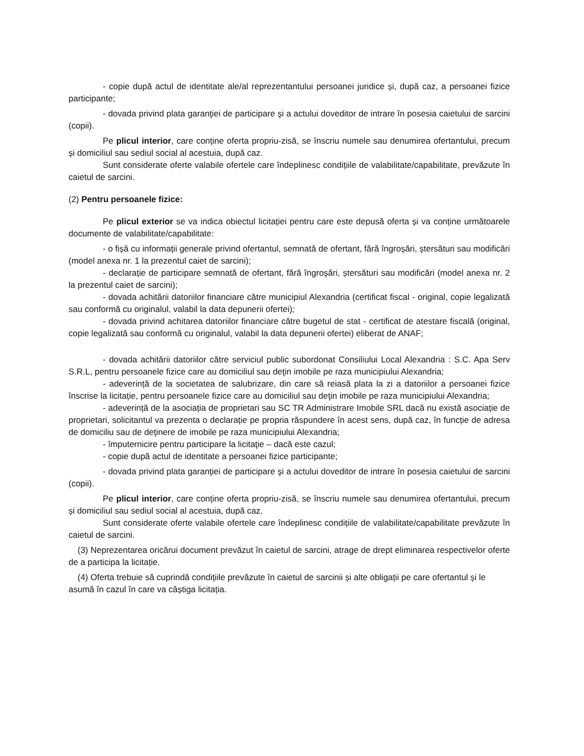- copie după actul de identitate ale/al reprezentantului persoanei juridice și, după caz, a persoanei fizice participante;
- dovada privind plata garanţiei de participare şi a actului doveditor de intrare în posesia caietului de sarcini (copii).
Pe plicul interior, care conține oferta propriu-zisă, se înscriu numele sau denumirea ofertantului, precum și domiciliul sau sediul social al acestuia, după caz.
Sunt considerate oferte valabile ofertele care îndeplinesc condițiile de valabilitate/capabilitate, prevăzute în caietul de sarcini.
(2) Pentru persoanele fizice:
Pe plicul exterior se va indica obiectul licitației pentru care este depusă oferta și va conține următoarele documente de valabilitate/capabilitate:
- o fișă cu informații generale privind ofertantul, semnată de ofertant, fără îngroșări, ștersături sau modificări (model anexa nr. 1 la prezentul caiet de sarcini);
- declarație de participare semnată de ofertant, fără îngroșări, ștersături sau modificări (model anexa nr. 2 la prezentul caiet de sarcini);
- dovada achitării datoriilor financiare către municipiul Alexandria (certificat fiscal - original, copie legalizată sau conformă cu originalul, valabil la data depunerii ofertei);
- dovada privind achitarea datoriilor financiare către bugetul de stat - certificat de atestare fiscală (original, copie legalizată sau conformă cu originalul, valabil la data depunerii ofertei) eliberat de ANAF;
- dovada achitării datoriilor către serviciul public subordonat Consiliului Local Alexandria : S.C. Apa Serv S.R.L, pentru persoanele fizice care au domiciliul sau deţin imobile pe raza municipiului Alexandria;
- adeverință de la societatea de salubrizare, din care să reiasă plata la zi a datoriilor a persoanei fizice înscrise la licitație, pentru persoanele fizice care au domiciliul sau deţin imobile pe raza municipiului Alexandria;
- adeverință de la asociația de proprietari sau SC TR Administrare Imobile SRL dacă nu există asociație de proprietari, solicitantul va prezenta o declarație pe propria răspundere în acest sens, după caz, în funcție de adresa de domiciliu sau de deţinere de imobile pe raza municipiului Alexandria;
- împuternicire pentru participare la licitaţie – dacă este cazul;
- copie după actul de identitate a persoanei fizice participante;
- dovada privind plata garanţiei de participare şi a actului doveditor de intrare în posesia caietului de sarcini (copii).
Pe plicul interior, care conține oferta propriu-zisă, se înscriu numele sau denumirea ofertantului, precum și domiciliul sau sediul social al acestuia, după caz.
Sunt considerate oferte valabile ofertele care îndeplinesc condițiile de valabilitate/capabilitate prevăzute în caietul de sarcini.
(3) Neprezentarea oricărui document prevăzut în caietul de sarcini, atrage de drept eliminarea respectivelor oferte de a participa la licitație.
(4) Oferta trebuie să cuprindă condițiile prevăzute în caietul de sarcinii și alte obligații pe care ofertantul și le asumă în cazul în care va câștiga licitația.